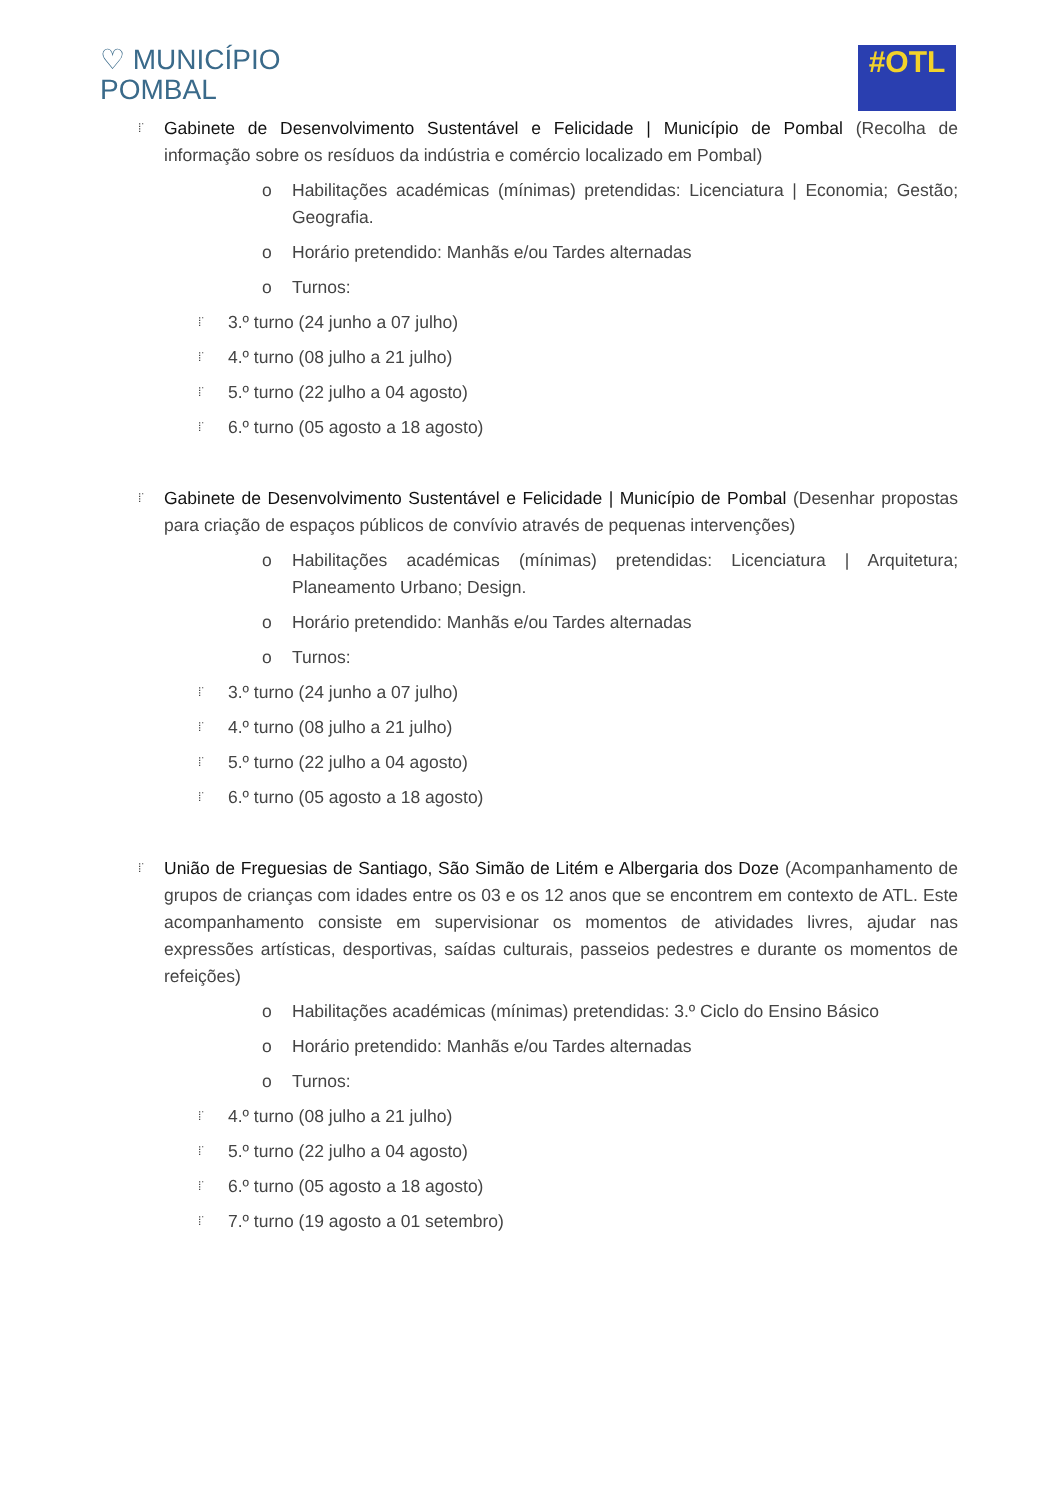♡ MUNICÍPIO
POMBAL
#OTL
⁞˙ Gabinete de Desenvolvimento Sustentável e Felicidade | Município de Pombal (Recolha de informação sobre os resíduos da indústria e comércio localizado em Pombal)
o Habilitações académicas (mínimas) pretendidas: Licenciatura | Economia; Gestão; Geografia.
o Horário pretendido: Manhãs e/ou Tardes alternadas
o Turnos:
⁞˙ 3.º turno (24 junho a 07 julho)
⁞˙ 4.º turno (08 julho a 21 julho)
⁞˙ 5.º turno (22 julho a 04 agosto)
⁞˙ 6.º turno (05 agosto a 18 agosto)
⁞˙ Gabinete de Desenvolvimento Sustentável e Felicidade | Município de Pombal (Desenhar propostas para criação de espaços públicos de convívio através de pequenas intervenções)
o Habilitações académicas (mínimas) pretendidas: Licenciatura | Arquitetura; Planeamento Urbano; Design.
o Horário pretendido: Manhãs e/ou Tardes alternadas
o Turnos:
⁞˙ 3.º turno (24 junho a 07 julho)
⁞˙ 4.º turno (08 julho a 21 julho)
⁞˙ 5.º turno (22 julho a 04 agosto)
⁞˙ 6.º turno (05 agosto a 18 agosto)
⁞˙ União de Freguesias de Santiago, São Simão de Litém e Albergaria dos Doze (Acompanhamento de grupos de crianças com idades entre os 03 e os 12 anos que se encontrem em contexto de ATL. Este acompanhamento consiste em supervisionar os momentos de atividades livres, ajudar nas expressões artísticas, desportivas, saídas culturais, passeios pedestres e durante os momentos de refeições)
o Habilitações académicas (mínimas) pretendidas: 3.º Ciclo do Ensino Básico
o Horário pretendido: Manhãs e/ou Tardes alternadas
o Turnos:
⁞˙ 4.º turno (08 julho a 21 julho)
⁞˙ 5.º turno (22 julho a 04 agosto)
⁞˙ 6.º turno (05 agosto a 18 agosto)
⁞˙ 7.º turno (19 agosto a 01 setembro)